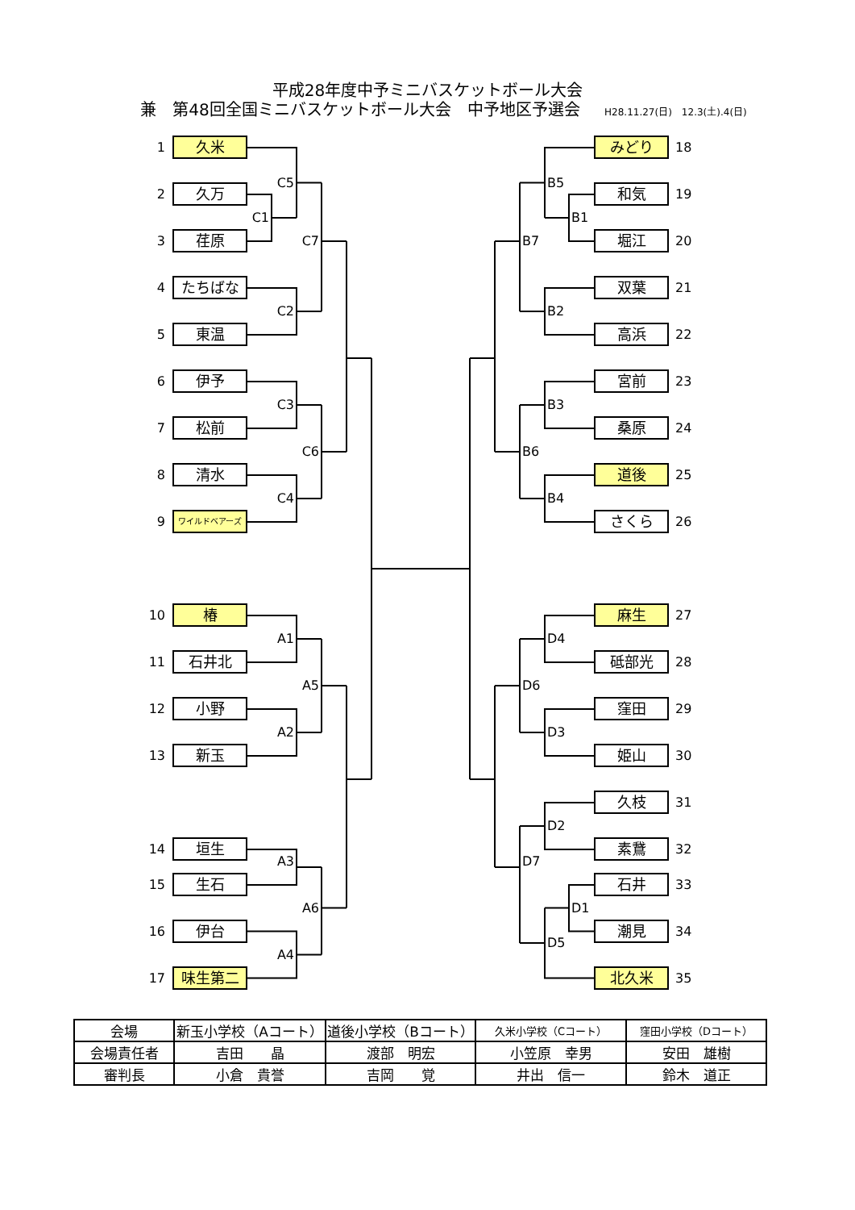平成28年度中予ミニバスケットボール大会
兼　第48回全国ミニバスケットボール大会　中予地区予選会 H28.11.27(日)　12.3(土).4(日)
1
久米
C5
2
久万
C1
3
荏原
C7
4
たちばな
C2
5
東温
6
伊予
C3
7
松前
C6
8
清水
C4
9
ワイルドベアーズ
10
椿
A1
11
石井北
A5
12
小野
A2
13
新玉
14
垣生
A3
15
生石
A6
16
伊台
A4
17
味生第二
みどり
18
B5
和気
19
B1
B7
堀江
20
双葉
21
B2
高浜
22
宮前
23
B3
桑原
24
B6
道後
25
B4
さくら
26
麻生
27
D4
砥部光
28
D6
窪田
29
D3
姫山
30
久枝
31
D2
素鵞
32
D7
石井
33
D1
潮見
34
D5
北久米
35
| 会場 | 新玉小学校（Aコート） | 道後小学校（Bコート） | 久米小学校（Cコート） | 窪田小学校（Dコート） |
| 会場責任者 | 吉田 晶 | 渡部 明宏 | 小笠原 幸男 | 安田 雄樹 |
| 審判長 | 小倉 貴誉 | 吉岡 覚 | 井出 信一 | 鈴木 道正 |